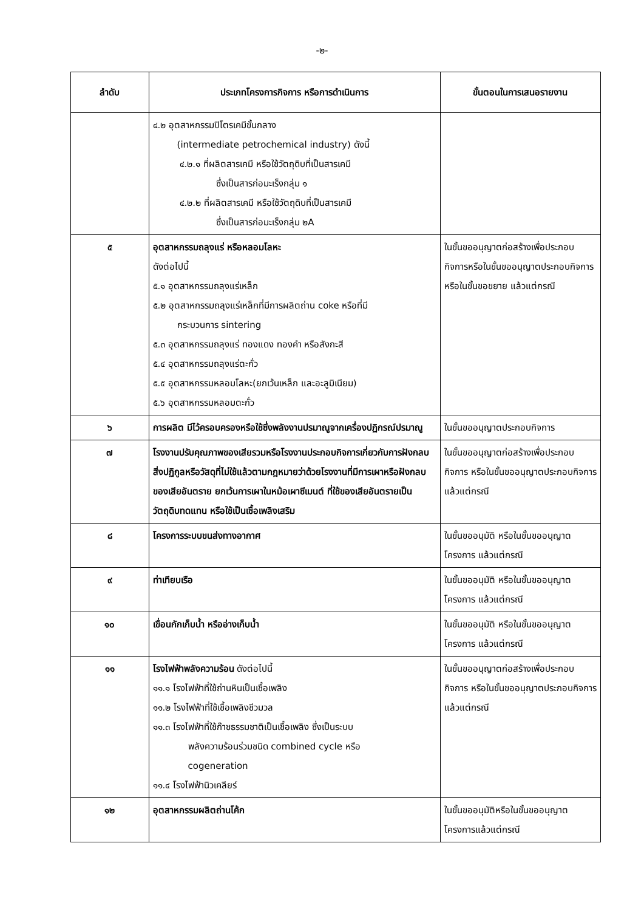-๒-
| ลำดับ | ประเภทโครงการกิจการ หรือการดำเนินการ | ขั้นตอนในการเสนอรายงาน |
| --- | --- | --- |
| | ๔.๒ อุตสาหกรรมปิโตรเคมีขั้นกลาง (intermediate petrochemical industry) ดังนี้ ๔.๒.๑ ที่ผลิตสารเคมี หรือใช้วัตถุดิบที่เป็นสารเคมี ซึ่งเป็นสารก่อมะเร็งกลุ่ม ๑ ๔.๒.๒ ที่ผลิตสารเคมี หรือใช้วัตถุดิบที่เป็นสารเคมี ซึ่งเป็นสารก่อมะเร็งกลุ่ม ๒A | |
| ๕ | อุตสาหกรรมถลุงแร่ หรือหลอมโลหะ ดังต่อไปนี้ ๕.๑ อุตสาหกรรมถลุงแร่เหล็ก ๕.๒ อุตสาหกรรมถลุงแร่เหล็กที่มีการผลิตถ่าน coke หรือที่มี กระบวนการ sintering ๕.๓ อุตสาหกรรมถลุงแร่ ทองแดง ทองคำ หรือสังกะสี ๕.๔ อุตสาหกรรมถลุงแร่ตะกั่ว ๕.๕ อุตสาหกรรมหลอมโลหะ(ยกเว้นเหล็ก และอะลูมิเนียม) ๕.๖ อุตสาหกรรมหลอมตะกั่ว | ในขั้นขออนุญาตก่อสร้างเพื่อประกอบกิจการหรือในขั้นขออนุญาตประกอบกิจการ หรือในขั้นขอขยาย แล้วแต่กรณี |
| ๖ | การผลิต มีไว้ครอบครองหรือใช้ซึ่งพลังงานปรมาณูจากเครื่องปฏิกรณ์ปรมาณู | ในขั้นขออนุญาตประกอบกิจการ |
| ๗ | โรงงานปรับคุณภาพของเสียรวมหรือโรงงานประกอบกิจการเกี่ยวกับการฝังกลบสิ่งปฏิกูลหรือวัสดุที่ไม่ใช้แล้วตามกฎหมายว่าด้วยโรงงานที่มีการเผาหรือฝังกลบของเสียอันตราย ยกเว้นการเผาในหม้อเผาซีเมนต์ ที่ใช้ของเสียอันตรายเป็นวัตถุดิบทดแทน หรือใช้เป็นเชื้อเพลิงเสริม | ในขั้นขออนุญาตก่อสร้างเพื่อประกอบกิจการ หรือในขั้นขออนุญาตประกอบกิจการ แล้วแต่กรณี |
| ๘ | โครงการระบบขนส่งทางอากาศ | ในขั้นขออนุมัติ หรือในขั้นขออนุญาตโครงการ แล้วแต่กรณี |
| ๙ | ท่าเทียบเรือ | ในขั้นขออนุมัติ หรือในขั้นขออนุญาตโครงการ แล้วแต่กรณี |
| ๑๐ | เขื่อนกักเก็บน้ำ หรืออ่างเก็บน้ำ | ในขั้นขออนุมัติ หรือในขั้นขออนุญาตโครงการ แล้วแต่กรณี |
| ๑๑ | โรงไฟฟ้าพลังความร้อน ดังต่อไปนี้ ๑๑.๑ โรงไฟฟ้าที่ใช้ถ่านหินเป็นเชื้อเพลิง ๑๑.๒ โรงไฟฟ้าที่ใช้เชื้อเพลิงชีวมวล ๑๑.๓ โรงไฟฟ้าที่ใช้ก๊าซธรรมชาติเป็นเชื้อเพลิง ซึ่งเป็นระบบ พลังความร้อนร่วมชนิด combined cycle หรือ cogeneration ๑๑.๔ โรงไฟฟ้านิวเคลียร์ | ในขั้นขออนุญาตก่อสร้างเพื่อประกอบกิจการ หรือในขั้นขออนุญาตประกอบกิจการ แล้วแต่กรณี |
| ๑๒ | อุตสาหกรรมผลิตถ่านโค้ก | ในขั้นขออนุมัติหรือในขั้นขออนุญาตโครงการแล้วแต่กรณี |